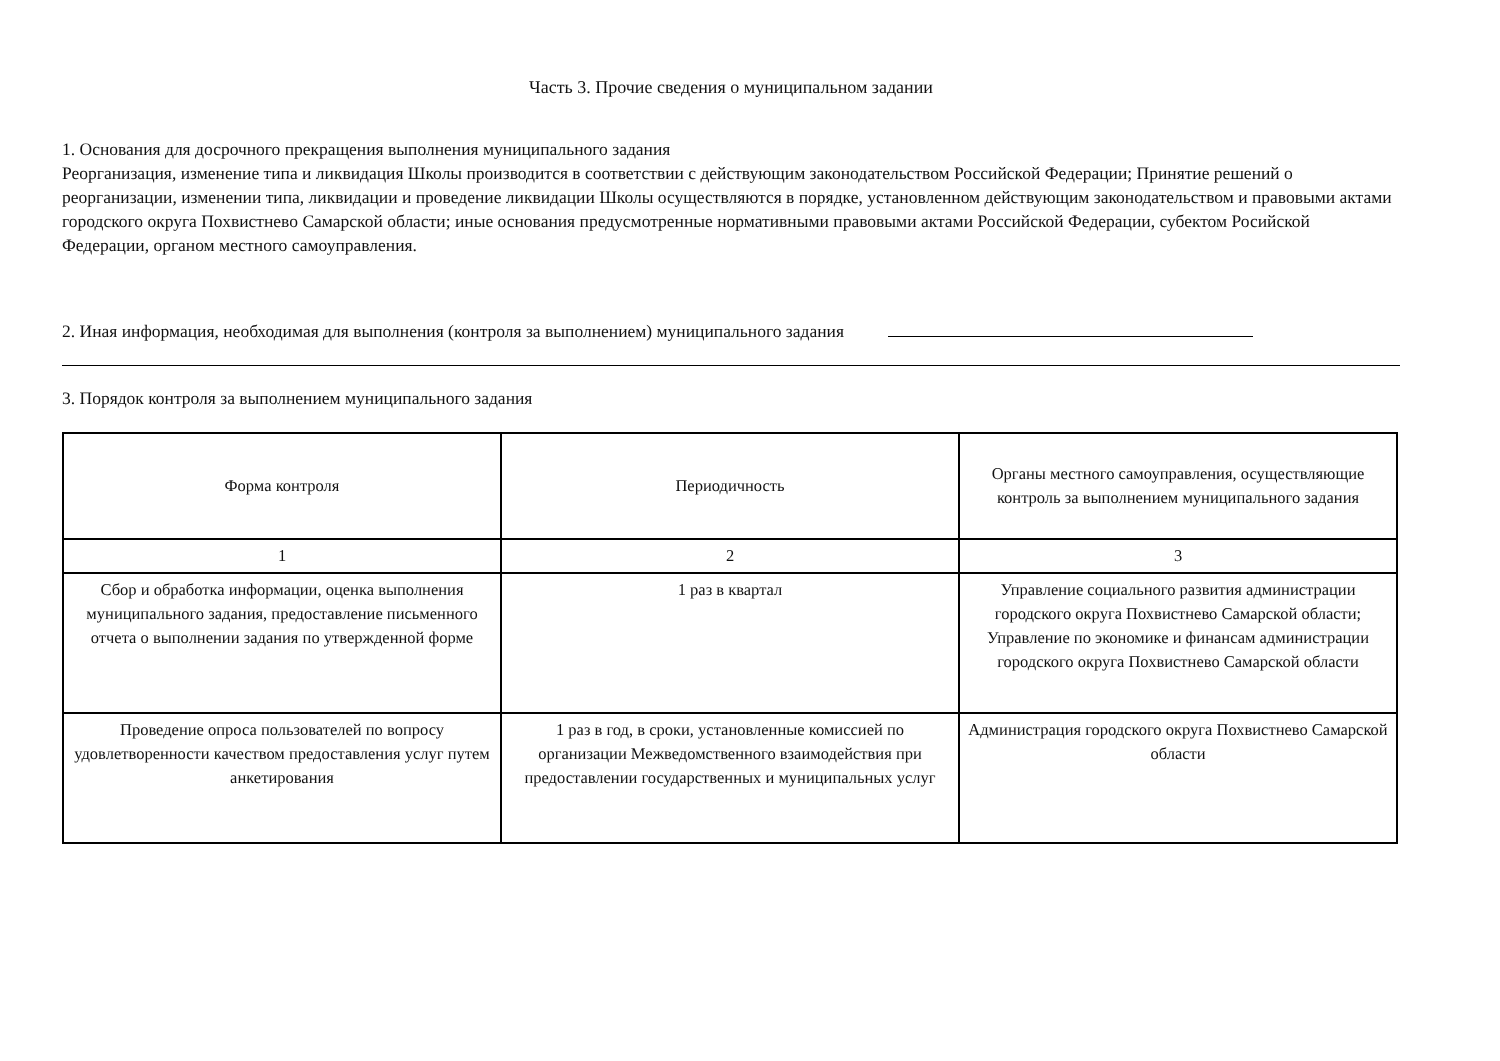Часть 3. Прочие сведения о муниципальном задании
1. Основания для досрочного прекращения выполнения муниципального задания
Реорганизация, изменение типа и ликвидация Школы производится в соответствии с действующим законодательством Российской Федерации; Принятие решений о реорганизации, изменении типа, ликвидации и проведение ликвидации Школы осуществляются в порядке, установленном действующим законодательством и правовыми актами городского округа Похвистнево Самарской области; иные основания предусмотренные нормативными правовыми актами Российской Федерации, субектом Росийской Федерации, органом местного самоуправления.
2. Иная информация, необходимая для выполнения (контроля за выполнением) муниципального задания
3. Порядок контроля за выполнением муниципального задания
| Форма контроля | Периодичность | Органы местного самоуправления, осуществляющие контроль за выполнением муниципального задания |
| --- | --- | --- |
| 1 | 2 | 3 |
| Сбор и обработка информации, оценка выполнения муниципального задания, предоставление письменного отчета о выполнении задания по утвержденной форме | 1 раз в квартал | Управление социального развития администрации городского округа Похвистнево Самарской области; Управление по экономике и финансам администрации городского округа Похвистнево Самарской области |
| Проведение опроса пользователей по вопросу удовлетворенности качеством предоставления услуг путем анкетирования | 1 раз в год, в сроки, установленные комиссией по организации Межведомственного взаимодействия при предоставлении государственных и муниципальных услуг | Администрация городского округа Похвистнево Самарской области |